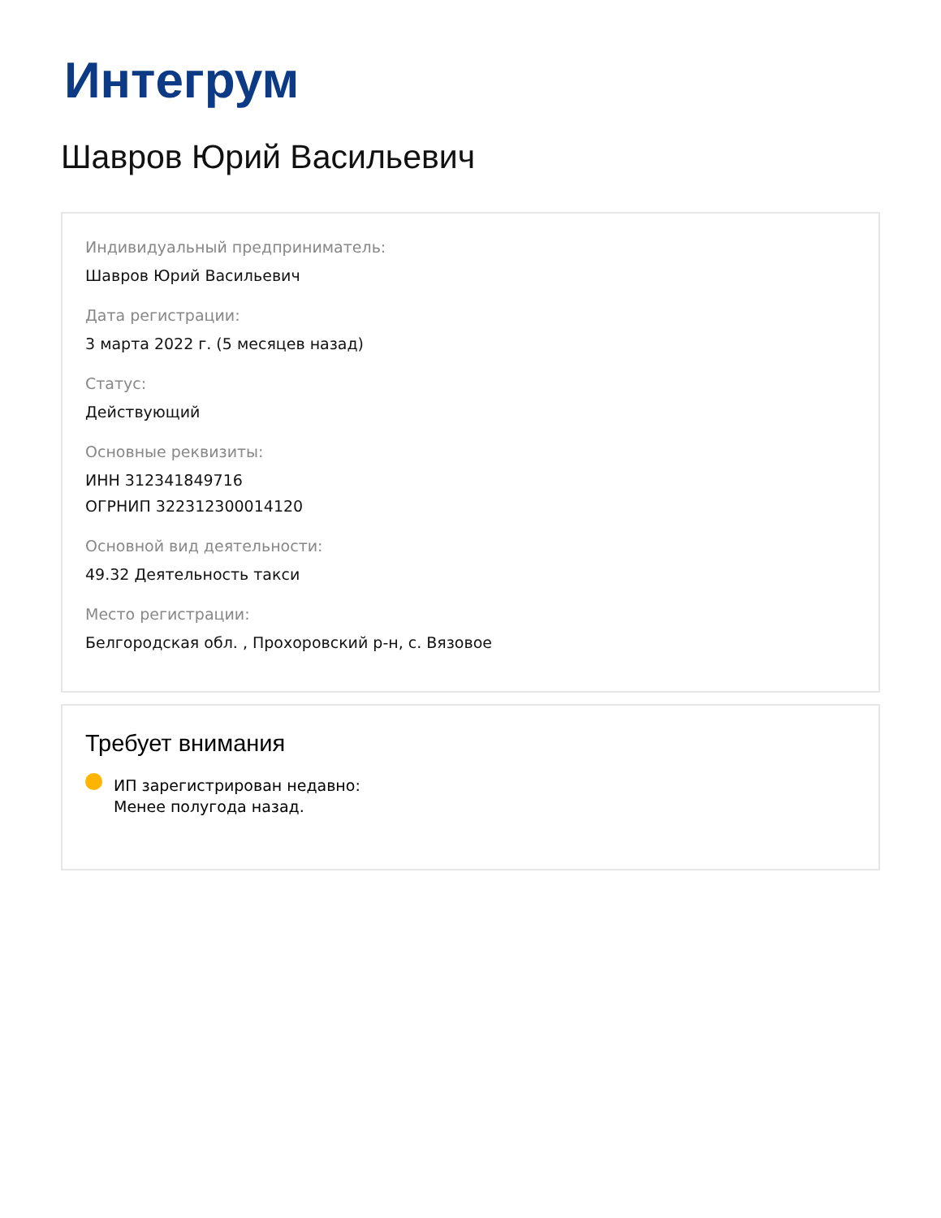Интегрум
Шавров Юрий Васильевич
Индивидуальный предприниматель:
Шавров Юрий Васильевич
Дата регистрации:
3 марта 2022 г. (5 месяцев назад)
Статус:
Действующий
Основные реквизиты:
ИНН 312341849716
ОГРНИП 322312300014120
Основной вид деятельности:
49.32 Деятельность такси
Место регистрации:
Белгородская обл. , Прохоровский р-н, с. Вязовое
Требует внимания
ИП зарегистрирован недавно:
Менее полугода назад.